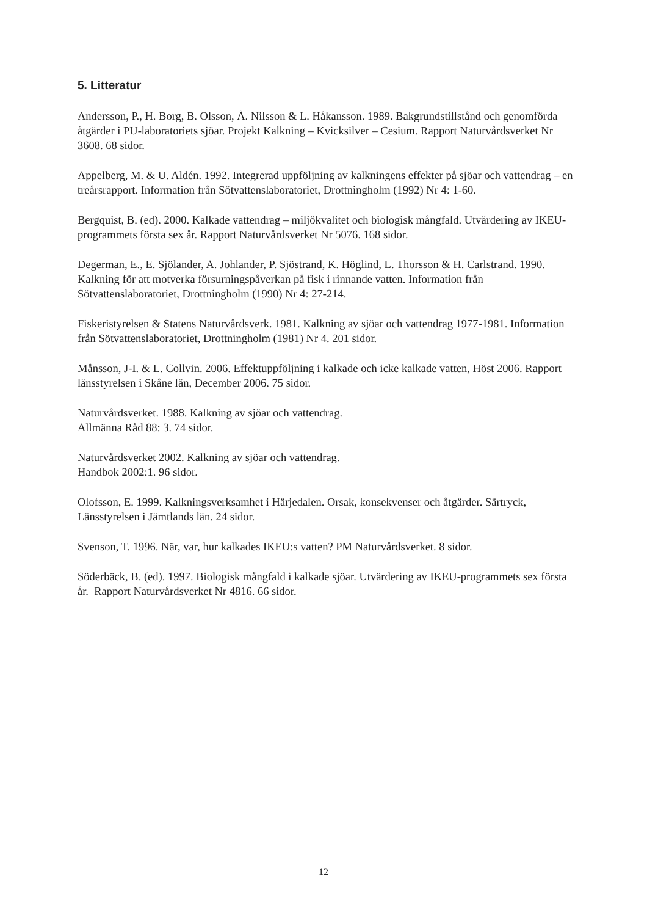5. Litteratur
Andersson, P., H. Borg, B. Olsson, Å. Nilsson & L. Håkansson. 1989. Bakgrundstillstånd och genomförda åtgärder i PU-laboratoriets sjöar. Projekt Kalkning – Kvicksilver – Cesium. Rapport Naturvårdsverket Nr 3608. 68 sidor.
Appelberg, M. & U. Aldén. 1992. Integrerad uppföljning av kalkningens effekter på sjöar och vattendrag – en treårsrapport. Information från Sötvattenslaboratoriet, Drottningholm (1992) Nr 4: 1-60.
Bergquist, B. (ed). 2000. Kalkade vattendrag – miljökvalitet och biologisk mångfald. Utvärdering av IKEU-programmets första sex år. Rapport Naturvårdsverket Nr 5076. 168 sidor.
Degerman, E., E. Sjölander, A. Johlander, P. Sjöstrand, K. Höglind, L. Thorsson & H. Carlstrand. 1990. Kalkning för att motverka försurningspåverkan på fisk i rinnande vatten. Information från Sötvattenslaboratoriet, Drottningholm (1990) Nr 4: 27-214.
Fiskeristyrelsen & Statens Naturvårdsverk. 1981. Kalkning av sjöar och vattendrag 1977-1981. Information från Sötvattenslaboratoriet, Drottningholm (1981) Nr 4. 201 sidor.
Månsson, J-I. & L. Collvin. 2006. Effektuppföljning i kalkade och icke kalkade vatten, Höst 2006. Rapport länsstyrelsen i Skåne län, December 2006. 75 sidor.
Naturvårdsverket. 1988. Kalkning av sjöar och vattendrag.
Allmänna Råd 88: 3. 74 sidor.
Naturvårdsverket 2002. Kalkning av sjöar och vattendrag.
Handbok 2002:1. 96 sidor.
Olofsson, E. 1999. Kalkningsverksamhet i Härjedalen. Orsak, konsekvenser och åtgärder. Särtryck, Länsstyrelsen i Jämtlands län. 24 sidor.
Svenson, T. 1996. När, var, hur kalkades IKEU:s vatten? PM Naturvårdsverket. 8 sidor.
Söderbäck, B. (ed). 1997. Biologisk mångfald i kalkade sjöar. Utvärdering av IKEU-programmets sex första år. Rapport Naturvårdsverket Nr 4816. 66 sidor.
12